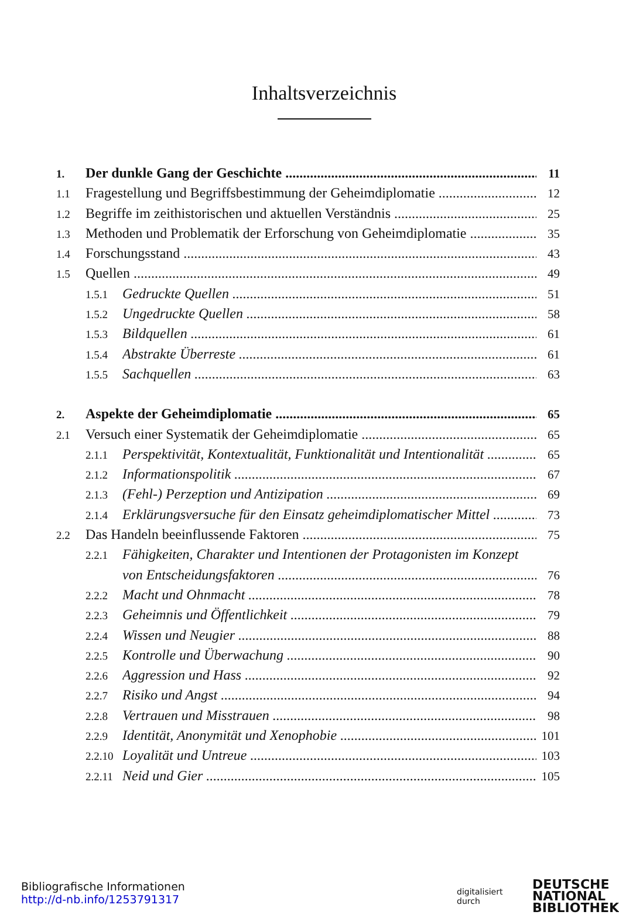Inhaltsverzeichnis
1. Der dunkle Gang der Geschichte 11
1.1 Fragestellung und Begriffsbestimmung der Geheimdiplomatie 12
1.2 Begriffe im zeithistorischen und aktuellen Verständnis 25
1.3 Methoden und Problematik der Erforschung von Geheimdiplomatie 35
1.4 Forschungsstand 43
1.5 Quellen 49
1.5.1 Gedruckte Quellen 51
1.5.2 Ungedruckte Quellen 58
1.5.3 Bildquellen 61
1.5.4 Abstrakte Überreste 61
1.5.5 Sachquellen 63
2. Aspekte der Geheimdiplomatie 65
2.1 Versuch einer Systematik der Geheimdiplomatie 65
2.1.1 Perspektivität, Kontextualität, Funktionalität und Intentionalität 65
2.1.2 Informationspolitik 67
2.1.3 (Fehl-) Perzeption und Antizipation 69
2.1.4 Erklärungsversuche für den Einsatz geheimdiplomatischer Mittel 73
2.2 Das Handeln beeinflussende Faktoren 75
2.2.1 Fähigkeiten, Charakter und Intentionen der Protagonisten im Konzept
von Entscheidungsfaktoren 76
2.2.2 Macht und Ohnmacht 78
2.2.3 Geheimnis und Öffentlichkeit 79
2.2.4 Wissen und Neugier 88
2.2.5 Kontrolle und Überwachung 90
2.2.6 Aggression und Hass 92
2.2.7 Risiko und Angst 94
2.2.8 Vertrauen und Misstrauen 98
2.2.9 Identität, Anonymität und Xenophobie 101
2.2.10 Loyalität und Untreue 103
2.2.11 Neid und Gier 105
Bibliografische Informationen
http://d-nb.info/1253791317
digitalisiert durch DEUTSCHE
NATIONAL
BIBLIOTHEK